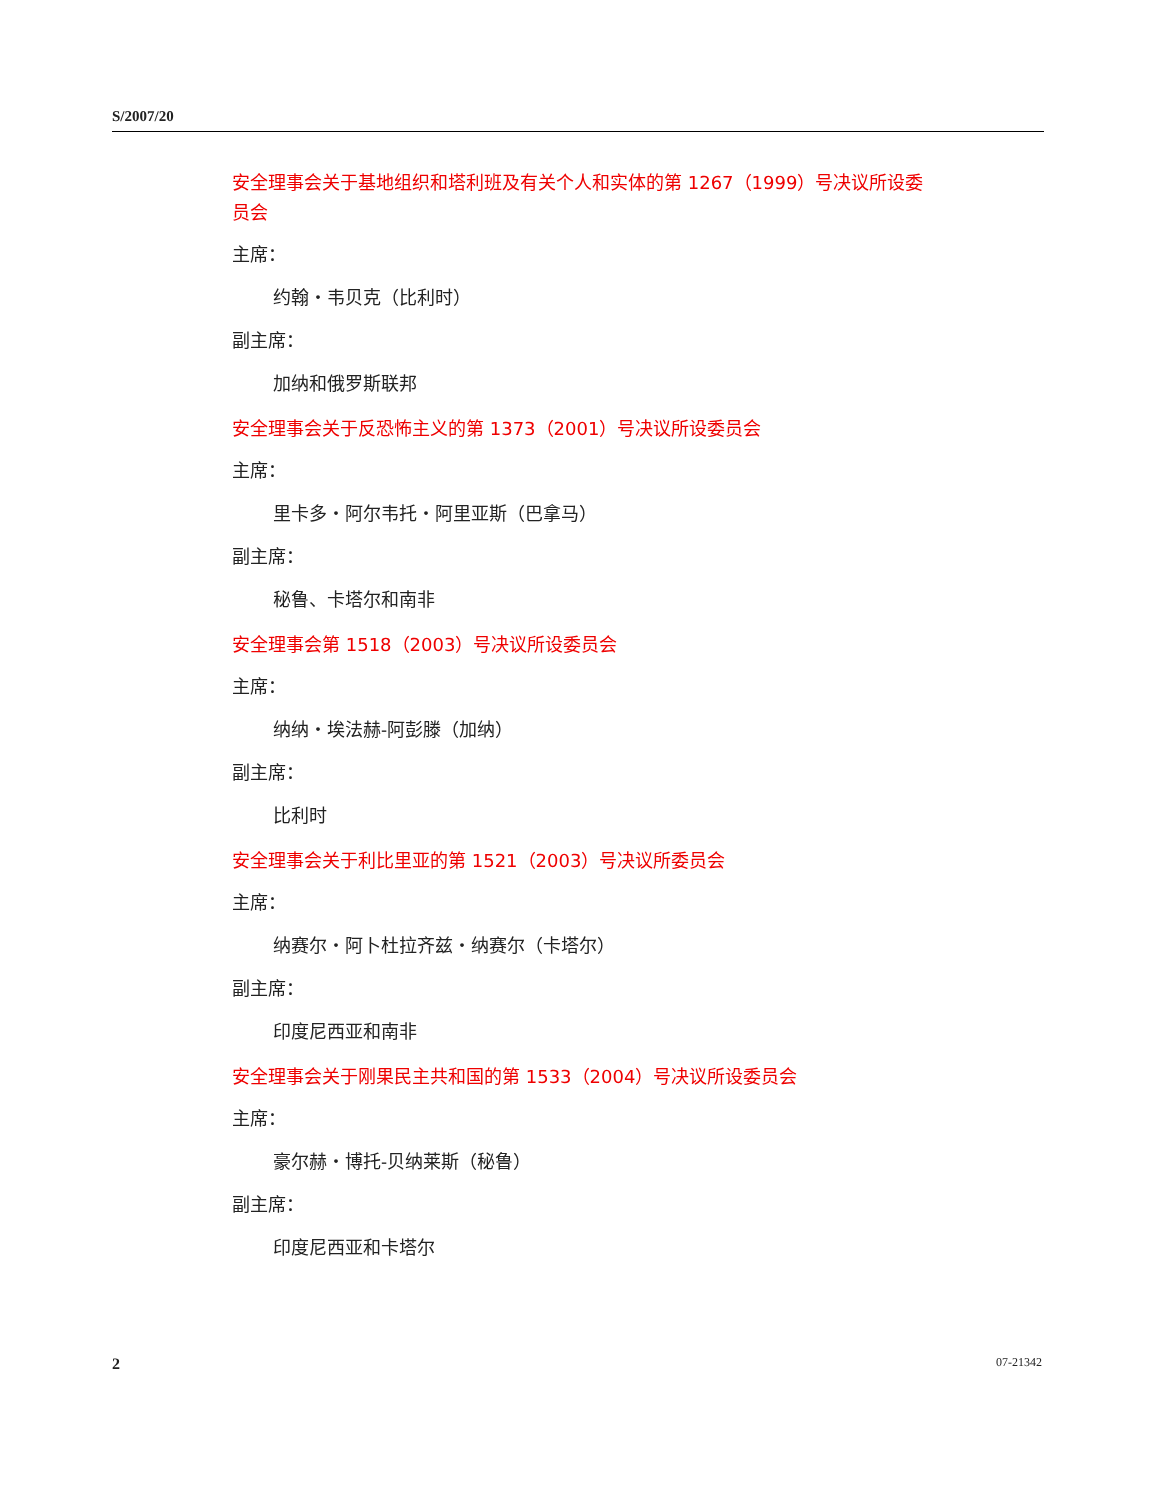S/2007/20
安全理事会关于基地组织和塔利班及有关个人和实体的第 1267（1999）号决议所设委员会
主席：
约翰・韦贝克（比利时）
副主席：
加纳和俄罗斯联邦
安全理事会关于反恐怖主义的第 1373（2001）号决议所设委员会
主席：
里卡多・阿尔韦托・阿里亚斯（巴拿马）
副主席：
秘鲁、卡塔尔和南非
安全理事会第 1518（2003）号决议所设委员会
主席：
纳纳・埃法赫-阿彭滕（加纳）
副主席：
比利时
安全理事会关于利比里亚的第 1521（2003）号决议所委员会
主席：
纳赛尔・阿卜杜拉齐兹・纳赛尔（卡塔尔）
副主席：
印度尼西亚和南非
安全理事会关于刚果民主共和国的第 1533（2004）号决议所设委员会
主席：
豪尔赫・博托-贝纳莱斯（秘鲁）
副主席：
印度尼西亚和卡塔尔
2 07-21342